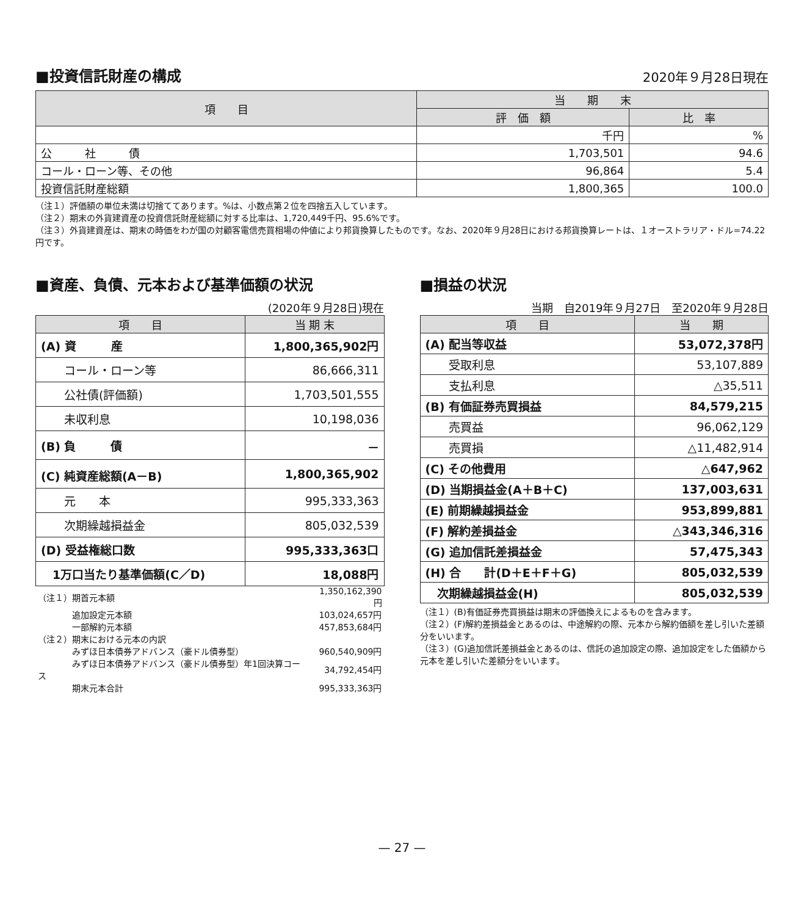■投資信託財産の構成
2020年９月28日現在
| 項 目 | 当 期 末 | |
| --- | --- | --- |
| | 評 価 額 | 比 率 |
| | 千円 | % |
| 公 社 債 | 1,703,501 | 94.6 |
| コール・ローン等、その他 | 96,864 | 5.4 |
| 投資信託財産総額 | 1,800,365 | 100.0 |
（注１）評価額の単位未満は切捨ててあります。%は、小数点第２位を四捨五入しています。
（注２）期末の外貨建資産の投資信託財産総額に対する比率は、1,720,449千円、95.6%です。
（注３）外貨建資産は、期末の時価をわが国の対顧客電信売買相場の仲値により邦貨換算したものです。なお、2020年９月28日における邦貨換算レートは、１オーストラリア・ドル=74.22円です。
■資産、負債、元本および基準価額の状況
(2020年９月28日)現在
| 項 目 | 当 期 末 |
| --- | --- |
| (A) 資 産 | 1,800,365,902円 |
| コール・ローン等 | 86,666,311 |
| 公社債(評価額) | 1,703,501,555 |
| 未収利息 | 10,198,036 |
| (B) 負 債 | － |
| (C) 純資産総額(A－B) | 1,800,365,902 |
| 元 本 | 995,333,363 |
| 次期繰越損益金 | 805,032,539 |
| (D) 受益権総口数 | 995,333,363口 |
| 1万口当たり基準価額(C／D) | 18,088円 |
| （注１）期首元本額 | 1,350,162,390円 |
| 追加設定元本額 | 103,024,657円 |
| 一部解約元本額 | 457,853,684円 |
| （注２）期末における元本の内訳 | |
| みずほ日本債券アドバンス（豪ドル債券型） | 960,540,909円 |
| みずほ日本債券アドバンス（豪ドル債券型）年1回決算コース | 34,792,454円 |
| 期末元本合計 | 995,333,363円 |
■損益の状況
当期　自2019年９月27日　至2020年９月28日
| 項 目 | 当 期 |
| --- | --- |
| (A) 配当等収益 | 53,072,378円 |
| 受取利息 | 53,107,889 |
| 支払利息 | △35,511 |
| (B) 有価証券売買損益 | 84,579,215 |
| 売買益 | 96,062,129 |
| 売買損 | △11,482,914 |
| (C) その他費用 | △647,962 |
| (D) 当期損益金(A＋B＋C) | 137,003,631 |
| (E) 前期繰越損益金 | 953,899,881 |
| (F) 解約差損益金 | △343,346,316 |
| (G) 追加信託差損益金 | 57,475,343 |
| (H) 合 計(D＋E＋F＋G) | 805,032,539 |
| 次期繰越損益金(H) | 805,032,539 |
（注１）(B)有価証券売買損益は期末の評価換えによるものを含みます。
（注２）(F)解約差損益金とあるのは、中途解約の際、元本から解約価額を差し引いた差額分をいいます。
（注３）(G)追加信託差損益金とあるのは、信託の追加設定の際、追加設定をした価額から元本を差し引いた差額分をいいます。
— 27 —